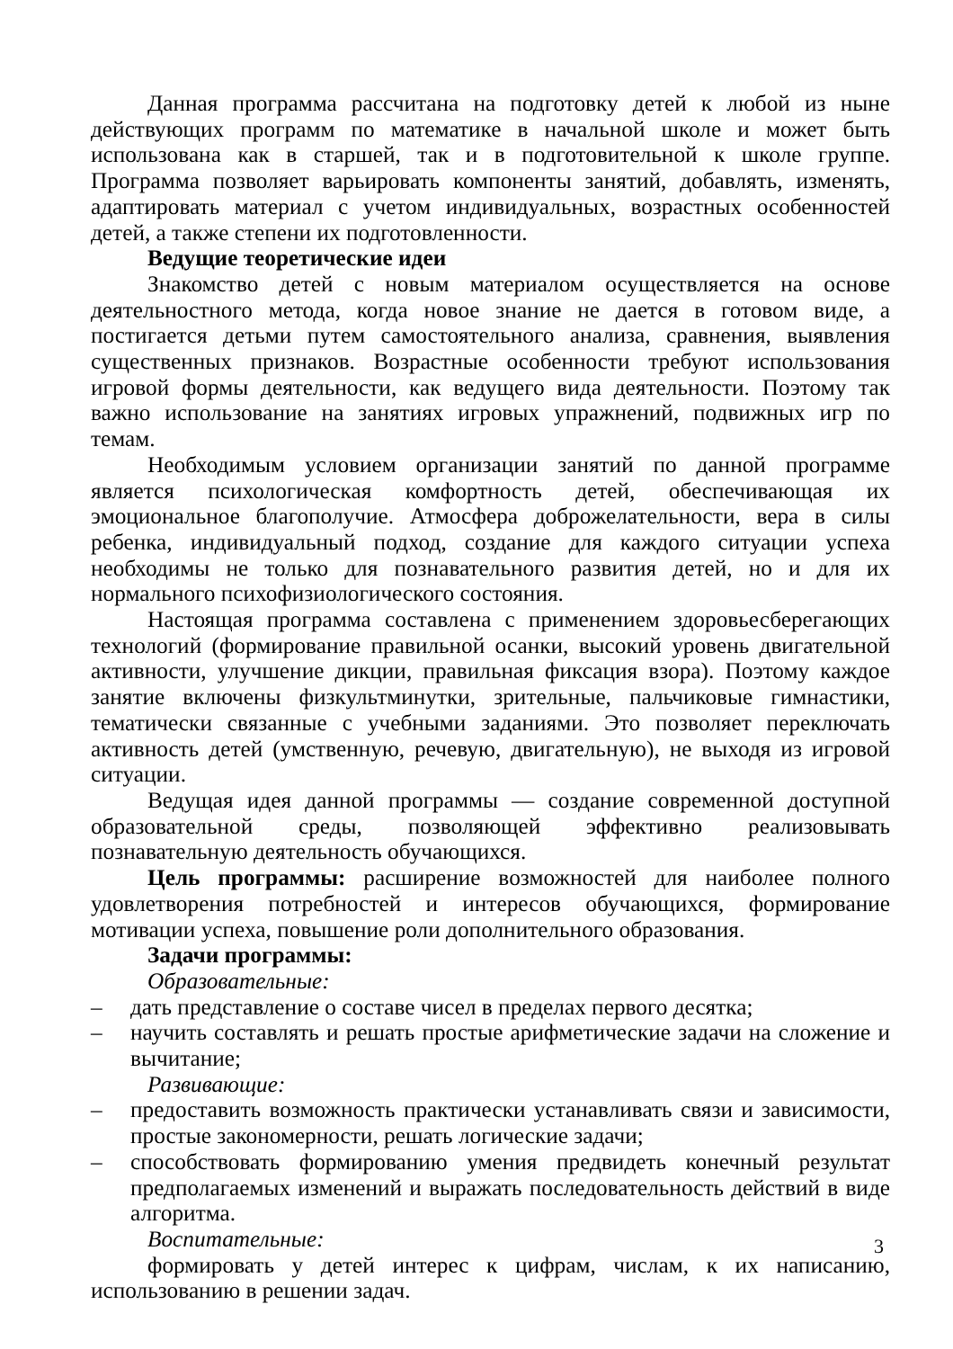Данная программа рассчитана на подготовку детей к любой из ныне действующих программ по математике в начальной школе и может быть использована как в старшей, так и в подготовительной к школе группе. Программа позволяет варьировать компоненты занятий, добавлять, изменять, адаптировать материал с учетом индивидуальных, возрастных особенностей детей, а также степени их подготовленности.
Ведущие теоретические идеи
Знакомство детей с новым материалом осуществляется на основе деятельностного метода, когда новое знание не дается в готовом виде, а постигается детьми путем самостоятельного анализа, сравнения, выявления существенных признаков. Возрастные особенности требуют использования игровой формы деятельности, как ведущего вида деятельности. Поэтому так важно использование на занятиях игровых упражнений, подвижных игр по темам.
Необходимым условием организации занятий по данной программе является психологическая комфортность детей, обеспечивающая их эмоциональное благополучие. Атмосфера доброжелательности, вера в силы ребенка, индивидуальный подход, создание для каждого ситуации успеха необходимы не только для познавательного развития детей, но и для их нормального психофизиологического состояния.
Настоящая программа составлена с применением здоровьесберегающих технологий (формирование правильной осанки, высокий уровень двигательной активности, улучшение дикции, правильная фиксация взора). Поэтому каждое занятие включены физкультминутки, зрительные, пальчиковые гимнастики, тематически связанные с учебными заданиями. Это позволяет переключать активность детей (умственную, речевую, двигательную), не выходя из игровой ситуации.
Ведущая идея данной программы — создание современной доступной образовательной среды, позволяющей эффективно реализовывать познавательную деятельность обучающихся.
Цель программы: расширение возможностей для наиболее полного удовлетворения потребностей и интересов обучающихся, формирование мотивации успеха, повышение роли дополнительного образования.
Задачи программы:
Образовательные:
– дать представление о составе чисел в пределах первого десятка;
– научить составлять и решать простые арифметические задачи на сложение и вычитание;
Развивающие:
– предоставить возможность практически устанавливать связи и зависимости, простые закономерности, решать логические задачи;
– способствовать формированию умения предвидеть конечный результат предполагаемых изменений и выражать последовательность действий в виде алгоритма.
Воспитательные:
формировать у детей интерес к цифрам, числам, к их написанию, использованию в решении задач.
3